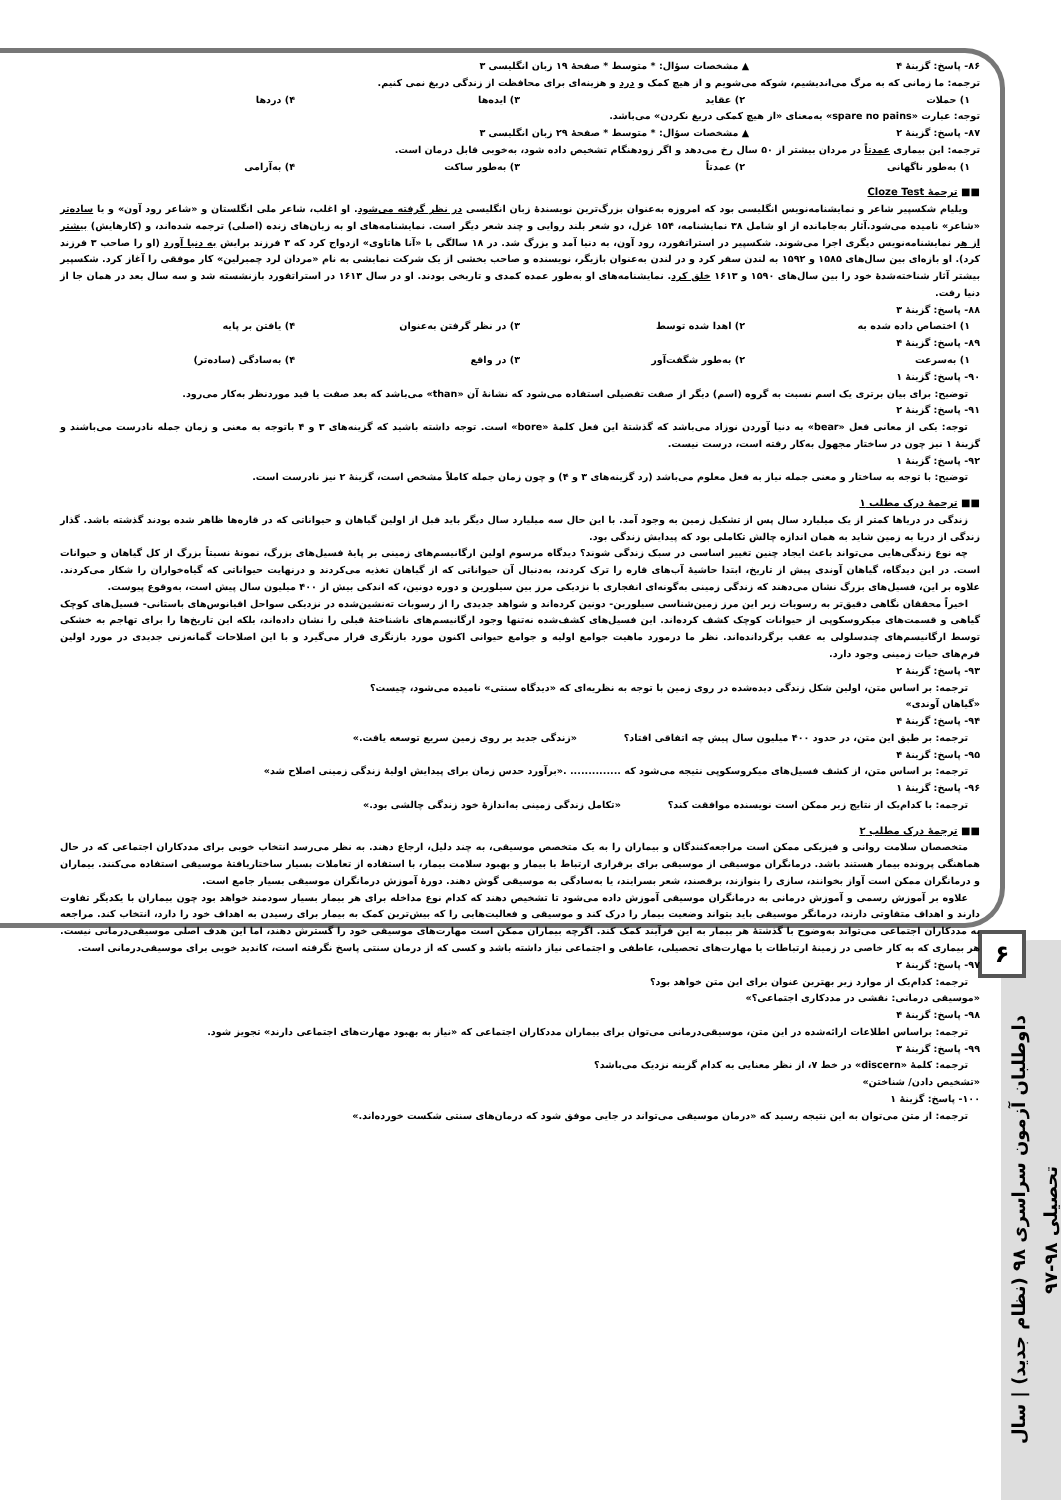۶
داوطلبان آزمون سراسری ۹۸ (نظام جدید) | سال تحصیلی ۹۸-۹۷
۸۶- پاسخ: گزینهٔ ۴ ▲ مشخصات سؤال: * متوسط * صفحهٔ ۱۹ زبان انگلیسی ۳
ترجمه: ما زمانی که به مرگ می‌اندیشیم، شوکه می‌شویم و از هیچ کمک و درد و هزینه‌ای برای محافظت از زندگی دریغ نمی کنیم.
۱) حملات ۲) عقاید ۳) ایده‌ها ۴) دردها
توجه: عبارت «spare no pains» به‌معنای «از هیچ کمکی دریغ نکردن» می‌باشد.
۸۷- پاسخ: گزینهٔ ۲ ▲ مشخصات سؤال: * متوسط * صفحهٔ ۲۹ زبان انگلیسی ۳
ترجمه: این بیماری عمدتاً در مردان بیشتر از ۵۰ سال رخ می‌دهد و اگر زودهنگام تشخیص داده شود، به‌خوبی قابل درمان است.
۱) به‌طور ناگهانی ۲) عمدتاً ۳) به‌طور ساکت ۴) به‌آرامی
■■ ترجمهٔ Cloze Test
ویلیام شکسپیر شاعر و نمایشنامه‌نویس انگلیسی بود که امروزه به‌عنوان بزرگ‌ترین نویسندهٔ زبان انگلیسی در نظر گرفته می‌شود. او اغلب، شاعر ملی انگلستان و «شاعر رود آون» و یا ساده‌تر «شاعر» نامیده می‌شود.آثار به‌جامانده از او شامل ۳۸ نمایشنامه، ۱۵۴ غزل، دو شعر بلند روایی و چند شعر دیگر است. نمایشنامه‌های او به زبان‌های زنده (اصلی) ترجمه شده‌اند، و (کارهایش) بیشتر از هر نمایشنامه‌نویس دیگری اجرا می‌شوند. شکسپیر در استراتفورد، رود آون، به دنیا آمد و بزرگ شد. در ۱۸ سالگی با «آنا هاتاوی» ازدواج کرد که ۳ فرزند برایش به دنیا آورد (او را صاحب ۳ فرزند کرد). او بازه‌ای بین سال‌های ۱۵۸۵ و ۱۵۹۲ به لندن سفر کرد و در لندن به‌عنوان بازیگر، نویسنده و صاحب بخشی از یک شرکت نمایشی به نام «مردان لرد چمبرلین» کار موفقی را آغاز کرد. شکسپیر بیشتر آثار شناخته‌شدهٔ خود را بین سال‌های ۱۵۹۰ و ۱۶۱۳ خلق کرد. نمایشنامه‌های او به‌طور عمده کمدی و تاریخی بودند. او در سال ۱۶۱۳ در استراتفورد بازنشسته شد و سه سال بعد در همان جا از دنیا رفت.
۸۸- پاسخ: گزینهٔ ۳
۱) اختصاص داده شده به ۲) اهدا شده توسط ۳) در نظر گرفتن به‌عنوان ۴) یافتن بر پایه
۸۹- پاسخ: گزینهٔ ۴
۱) به‌سرعت ۲) به‌طور شگفت‌آور ۳) در واقع ۴) به‌سادگی (ساده‌تر)
۹۰- پاسخ: گزینهٔ ۱
توضیح: برای بیان برتری یک اسم نسبت به گروه (اسم) دیگر از صفت تفضیلی استفاده می‌شود که نشانهٔ آن «than» می‌باشد که بعد صفت یا قید موردنظر به‌کار می‌رود.
۹۱- پاسخ: گزینهٔ ۲
توجه: یکی از معانی فعل «bear» به دنیا آوردن نوزاد می‌باشد که گذشتهٔ این فعل کلمهٔ «bore» است. توجه داشته باشید که گزینه‌های ۳ و ۴ باتوجه به معنی و زمان جمله نادرست می‌باشند و گزینهٔ ۱ نیز چون در ساختار مجهول به‌کار رفته است، درست نیست.
۹۲- پاسخ: گزینهٔ ۱
توضیح: با توجه به ساختار و معنی جمله نیاز به فعل معلوم می‌باشد (رد گزینه‌های ۳ و ۴) و چون زمان جمله کاملاً مشخص است، گزینهٔ ۲ نیز نادرست است.
■■ ترجمهٔ درک مطلب ۱
زندگی در دریاها کمتر از یک میلیارد سال پس از تشکیل زمین به وجود آمد. با این حال سه میلیارد سال دیگر باید قبل از اولین گیاهان و حیواناتی که در قاره‌ها ظاهر شده بودند گذشته باشد. گذار زندگی از دریا به زمین شاید به همان اندازه چالش تکاملی بود که پیدایش زندگی بود.
چه نوع زندگی‌هایی می‌تواند باعث ایجاد چنین تغییر اساسی در سبک زندگی شوند؟ دیدگاه مرسوم اولین ارگانیسم‌های زمینی بر پایهٔ فسیل‌های بزرگ، نمونهٔ نسبتاً بزرگ از کل گیاهان و حیوانات است. در این دیدگاه، گیاهان آوندی پیش از تاریخ، ابتدا حاشیهٔ آب‌های قاره را ترک کردند، به‌دنبال آن حیواناتی که از گیاهان تغذیه می‌کردند و درنهایت حیواناتی که گیاه‌خواران را شکار می‌کردند. علاوه بر این، فسیل‌های بزرگ نشان می‌دهند که زندگی زمینی به‌گونه‌ای انفجاری با نزدیکی مرز بین سیلورین و دوره دونین، که اندکی بیش از ۴۰۰ میلیون سال پیش است، به‌وقوع پیوست.
اخیراً محققان نگاهی دقیق‌تر به رسوبات زیر این مرز زمین‌شناسی سیلورین- دونین کرده‌اند و شواهد جدیدی را از رسوبات ته‌نشین‌شده در نزدیکی سواحل اقیانوس‌های باستانی- فسیل‌های کوچک گیاهی و قسمت‌های میکروسکوپی از حیوانات کوچک کشف کرده‌اند. این فسیل‌های کشف‌شده نه‌تنها وجود ارگانیسم‌های ناشناختهٔ قبلی را نشان داده‌اند، بلکه این تاریخ‌ها را برای تهاجم به خشکی توسط ارگانیسم‌های چندسلولی به عقب برگردانده‌اند. نظر ما درمورد ماهیت جوامع اولیه و جوامع حیوانی اکنون مورد بازنگری قرار می‌گیرد و با این اصلاحات گمانه‌زنی جدیدی در مورد اولین فرم‌های حیات زمینی وجود دارد.
۹۳- پاسخ: گزینهٔ ۲
ترجمه: بر اساس متن، اولین شکل زندگی دیده‌شده در روی زمین با توجه به نظریه‌ای که «دیدگاه سنتی» نامیده می‌شود، چیست؟
«گیاهان آوندی»
۹۴- پاسخ: گزینهٔ ۴
ترجمه: بر طبق این متن، در حدود ۴۰۰ میلیون سال پیش چه اتفاقی افتاد؟ «زندگی جدید بر روی زمین سریع توسعه یافت.»
۹۵- پاسخ: گزینهٔ ۴
ترجمه: بر اساس متن، از کشف فسیل‌های میکروسکوپی نتیجه می‌شود که .............. .«برآورد حدس زمان برای پیدایش اولیهٔ زندگی زمینی اصلاح شد»
۹۶- پاسخ: گزینهٔ ۱
ترجمه: با کدام‌یک از نتایج زیر ممکن است نویسنده موافقت کند؟ «تکامل زندگی زمینی به‌اندازهٔ خود زندگی چالشی بود.»
■■ ترجمهٔ درک مطلب ۲
متخصصان سلامت روانی و فیزیکی ممکن است مراجعه‌کنندگان و بیماران را به یک متخصص موسیقی، به چند دلیل، ارجاع دهند. به نظر می‌رسد انتخاب خوبی برای مددکاران اجتماعی که در حال هماهنگی پرونده بیمار هستند باشد. درمانگران موسیقی از موسیقی برای برقراری ارتباط با بیمار و بهبود سلامت بیمار، با استفاده از تعاملات بسیار ساختاریافتهٔ موسیقی استفاده می‌کنند. بیماران و درمانگران ممکن است آواز بخوانند، سازی را بنوازند، برقصند، شعر بسرایند، یا به‌سادگی به موسیقی گوش دهند. دورهٔ آموزش درمانگران موسیقی بسیار جامع است.
علاوه بر آموزش رسمی و آموزش درمانی به درمانگران موسیقی آموزش داده می‌شود تا تشخیص دهند که کدام نوع مداخله برای هر بیمار بسیار سودمند خواهد بود چون بیماران با یکدیگر تفاوت دارند و اهداف متفاوتی دارند، درمانگر موسیقی باید بتواند وضعیت بیمار را درک کند و موسیقی و فعالیت‌هایی را که بیش‌ترین کمک به بیمار برای رسیدن به اهداف خود را دارد، انتخاب کند. مراجعه به مددکاران اجتماعی می‌تواند به‌وضوح با گذشتهٔ هر بیمار به این فرآیند کمک کند. اگرچه بیماران ممکن است مهارت‌های موسیقی خود را گسترش دهند، اما این هدف اصلی موسیقی‌درمانی نیست. هر بیماری که به کار خاصی در زمینهٔ ارتباطات یا مهارت‌های تحصیلی، عاطفی و اجتماعی نیاز داشته باشد و کسی که از درمان سنتی پاسخ نگرفته است، کاندید خوبی برای موسیقی‌درمانی است.
۹۷- پاسخ: گزینهٔ ۲
ترجمه: کدام‌یک از موارد زیر بهترین عنوان برای این متن خواهد بود؟
«موسیقی درمانی: نقشی در مددکاری اجتماعی؟»
۹۸- پاسخ: گزینهٔ ۴
ترجمه: براساس اطلاعات ارائه‌شده در این متن، موسیقی‌درمانی می‌توان برای بیماران مددکاران اجتماعی که «نیاز به بهبود مهارت‌های اجتماعی دارند» تجویز شود.
۹۹- پاسخ: گزینهٔ ۳
ترجمه: کلمهٔ «discern» در خط ۷، از نظر معنایی به کدام گزینه نزدیک می‌باشد؟
«تشخیص دادن/ شناختن»
۱۰۰- پاسخ: گزینهٔ ۱
ترجمه: از متن می‌توان به این نتیجه رسید که «درمان موسیقی می‌تواند در جایی موفق شود که درمان‌های سنتی شکست خورده‌اند.»